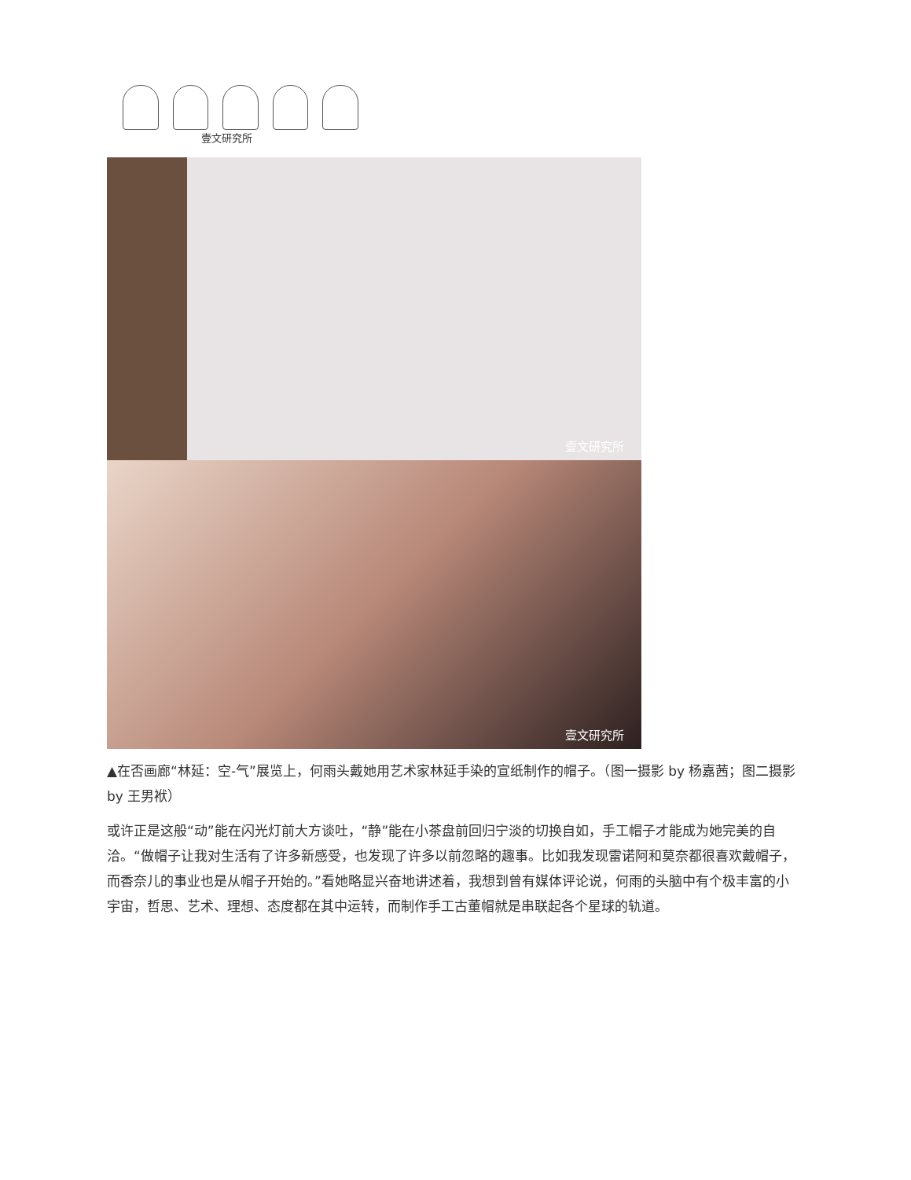壹文研究所
壹文研究所
壹文研究所
▲在否画廊“林延：空-气”展览上，何雨头戴她用艺术家林延手染的宣纸制作的帽子。（图一摄影 by 杨嘉茜；图二摄影 by 王男袱）
或许正是这般“动”能在闪光灯前大方谈吐，“静”能在小茶盘前回归宁淡的切换自如，手工帽子才能成为她完美的自洽。“做帽子让我对生活有了许多新感受，也发现了许多以前忽略的趣事。比如我发现雷诺阿和莫奈都很喜欢戴帽子，而香奈儿的事业也是从帽子开始的。”看她略显兴奋地讲述着，我想到曾有媒体评论说，何雨的头脑中有个极丰富的小宇宙，哲思、艺术、理想、态度都在其中运转，而制作手工古董帽就是串联起各个星球的轨道。